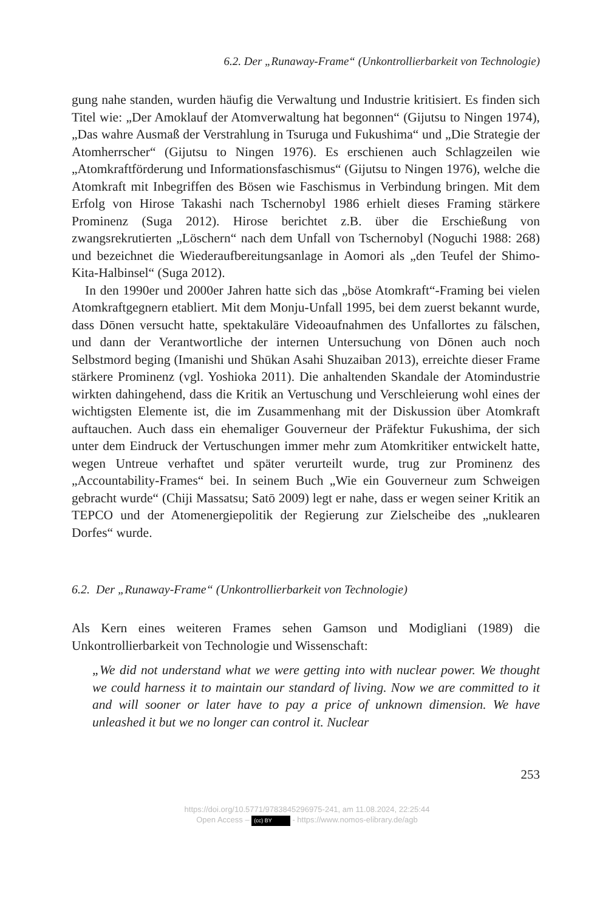6.2. Der „Runaway-Frame“ (Unkontrollierbarkeit von Technologie)
gung nahe standen, wurden häufig die Verwaltung und Industrie kritisiert. Es finden sich Titel wie: „Der Amoklauf der Atomverwaltung hat begonnen“ (Gijutsu to Ningen 1974), „Das wahre Ausmaß der Verstrahlung in Tsuruga und Fukushima“ und „Die Strategie der Atomherrscher“ (Gijutsu to Ningen 1976). Es erschienen auch Schlagzeilen wie „Atomkraftförderung und Informationsfaschismus“ (Gijutsu to Ningen 1976), welche die Atomkraft mit Inbegriffen des Bösen wie Faschismus in Verbindung bringen. Mit dem Erfolg von Hirose Takashi nach Tschernobyl 1986 erhielt dieses Framing stärkere Prominenz (Suga 2012). Hirose berichtet z.B. über die Erschießung von zwangsrekrutierten „Löschern“ nach dem Unfall von Tschernobyl (Noguchi 1988: 268) und bezeichnet die Wiederaufbereitungsanlage in Aomori als „den Teufel der Shimo-Kita-Halbinsel“ (Suga 2012).
In den 1990er und 2000er Jahren hatte sich das „böse Atomkraft“-Framing bei vielen Atomkraftgegnern etabliert. Mit dem Monju-Unfall 1995, bei dem zuerst bekannt wurde, dass Dōnen versucht hatte, spektakuläre Videoaufnahmen des Unfallortes zu fälschen, und dann der Verantwortliche der internen Untersuchung von Dōnen auch noch Selbstmord beging (Imanishi und Shūkan Asahi Shuzaiban 2013), erreichte dieser Frame stärkere Prominenz (vgl. Yoshioka 2011). Die anhaltenden Skandale der Atomindustrie wirkten dahingehend, dass die Kritik an Vertuschung und Verschleierung wohl eines der wichtigsten Elemente ist, die im Zusammenhang mit der Diskussion über Atomkraft auftauchen. Auch dass ein ehemaliger Gouverneur der Präfektur Fukushima, der sich unter dem Eindruck der Vertuschungen immer mehr zum Atomkritiker entwickelt hatte, wegen Untreue verhaftet und später verurteilt wurde, trug zur Prominenz des „Accountability-Frames“ bei. In seinem Buch „Wie ein Gouverneur zum Schweigen gebracht wurde“ (Chiji Massatsu; Satō 2009) legt er nahe, dass er wegen seiner Kritik an TEPCO und der Atomenergiepolitik der Regierung zur Zielscheibe des „nuklearen Dorfes“ wurde.
6.2. Der „Runaway-Frame“ (Unkontrollierbarkeit von Technologie)
Als Kern eines weiteren Frames sehen Gamson und Modigliani (1989) die Unkontrollierbarkeit von Technologie und Wissenschaft:
„We did not understand what we were getting into with nuclear power. We thought we could harness it to maintain our standard of living. Now we are committed to it and will sooner or later have to pay a price of unknown dimension. We have unleashed it but we no longer can control it. Nuclear
253
https://doi.org/10.5771/9783845296975-241, am 11.08.2024, 22:25:44
Open Access – (cc) BY - https://www.nomos-elibrary.de/agb